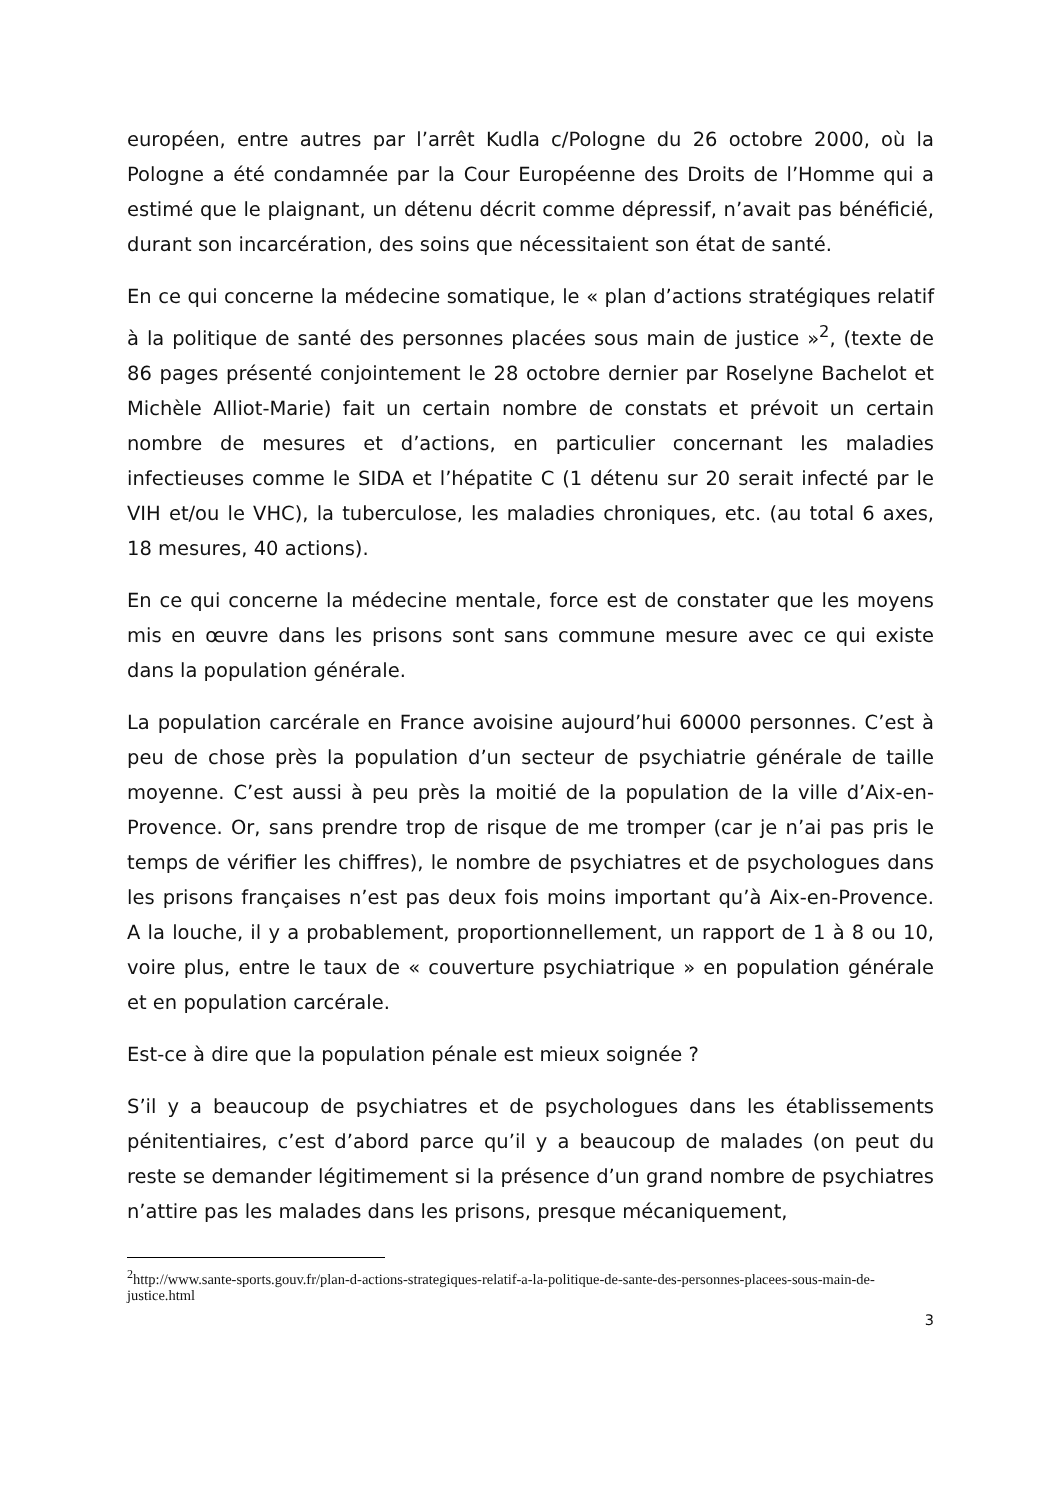européen, entre autres par l’arrêt Kudla c/Pologne du 26 octobre 2000, où la Pologne a été condamnée par la Cour Européenne des Droits de l’Homme qui a estimé que le plaignant, un détenu décrit comme dépressif, n’avait pas bénéficié, durant son incarcération, des soins que nécessitaient son état de santé.
En ce qui concerne la médecine somatique, le « plan d’actions stratégiques relatif à la politique de santé des personnes placées sous main de justice »<sup>2</sup>, (texte de 86 pages présenté conjointement le 28 octobre dernier par Roselyne Bachelot et Michèle Alliot-Marie) fait un certain nombre de constats et prévoit un certain nombre de mesures et d’actions, en particulier concernant les maladies infectieuses comme le SIDA et l’hépatite C (1 détenu sur 20 serait infecté par le VIH et/ou le VHC), la tuberculose, les maladies chroniques, etc. (au total 6 axes, 18 mesures, 40 actions).
En ce qui concerne la médecine mentale, force est de constater que les moyens mis en œuvre dans les prisons sont sans commune mesure avec ce qui existe dans la population générale.
La population carcérale en France avoisine aujourd’hui 60000 personnes. C’est à peu de chose près la population d’un secteur de psychiatrie générale de taille moyenne. C’est aussi à peu près la moitié de la population de la ville d’Aix-en-Provence. Or, sans prendre trop de risque de me tromper (car je n’ai pas pris le temps de vérifier les chiffres), le nombre de psychiatres et de psychologues dans les prisons françaises n’est pas deux fois moins important qu’à Aix-en-Provence. A la louche, il y a probablement, proportionnellement, un rapport de 1 à 8 ou 10, voire plus, entre le taux de « couverture psychiatrique » en population générale et en population carcérale.
Est-ce à dire que la population pénale est mieux soignée ?
S’il y a beaucoup de psychiatres et de psychologues dans les établissements pénitentiaires, c’est d’abord parce qu’il y a beaucoup de malades (on peut du reste se demander légitimement si la présence d’un grand nombre de psychiatres n’attire pas les malades dans les prisons, presque mécaniquement,
<sup>2</sup> http://www.sante-sports.gouv.fr/plan-d-actions-strategiques-relatif-a-la-politique-de-sante-des-personnes-placees-sous-main-de-justice.html
3